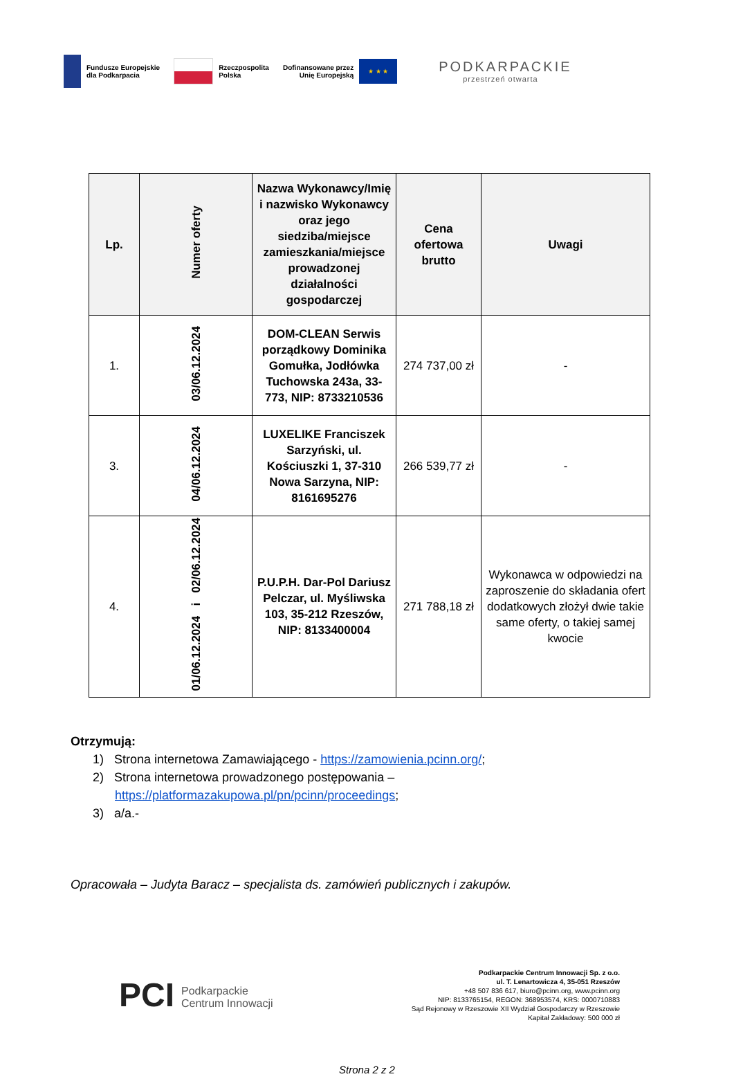Fundusze Europejskie
dla Podkarpacia
Rzeczpospolita
Polska
Dofinansowane przez
Unię Europejską
★ ★ ★
PODKARPACKIE
przestrzeń otwarta
| Lp. | Numer oferty | Nazwa Wykonawcy/Imię i nazwisko Wykonawcy oraz jego siedziba/miejsce zamieszkania/miejsce prowadzonej działalności gospodarczej | Cena ofertowa brutto | Uwagi |
| --- | --- | --- | --- | --- |
| 1. | 03/06.12.2024 | DOM-CLEAN Serwis porządkowy Dominika Gomułka, Jodłówka Tuchowska 243a, 33-773, NIP: 8733210536 | 274 737,00 zł | - |
| 3. | 04/06.12.2024 | LUXELIKE Franciszek Sarzyński, ul. Kościuszki 1, 37-310 Nowa Sarzyna, NIP: 8161695276 | 266 539,77 zł | - |
| 4. | 01/06.12.2024 i 02/06.12.2024 | P.U.P.H. Dar-Pol Dariusz Pelczar, ul. Myśliwska 103, 35-212 Rzeszów, NIP: 8133400004 | 271 788,18 zł | Wykonawca w odpowiedzi na zaproszenie do składania ofert dodatkowych złożył dwie takie same oferty, o takiej samej kwocie |
Otrzymują:
1) Strona internetowa Zamawiającego - https://zamowienia.pcinn.org/;
2) Strona internetowa prowadzonego postępowania –
https://platformazakupowa.pl/pn/pcinn/proceedings;
3) a/a.-
Opracowała – Judyta Baracz – specjalista ds. zamówień publicznych i zakupów.
PCI Podkarpackie
Centrum Innowacji
Podkarpackie Centrum Innowacji Sp. z o.o.
ul. T. Lenartowicza 4, 35-051 Rzeszów
+48 507 836 617, biuro@pcinn.org, www.pcinn.org
NIP: 8133765154, REGON: 368953574, KRS: 0000710883
Sąd Rejonowy w Rzeszowie XII Wydział Gospodarczy w Rzeszowie
Kapitał Zakładowy: 500 000 zł
Strona 2 z 2